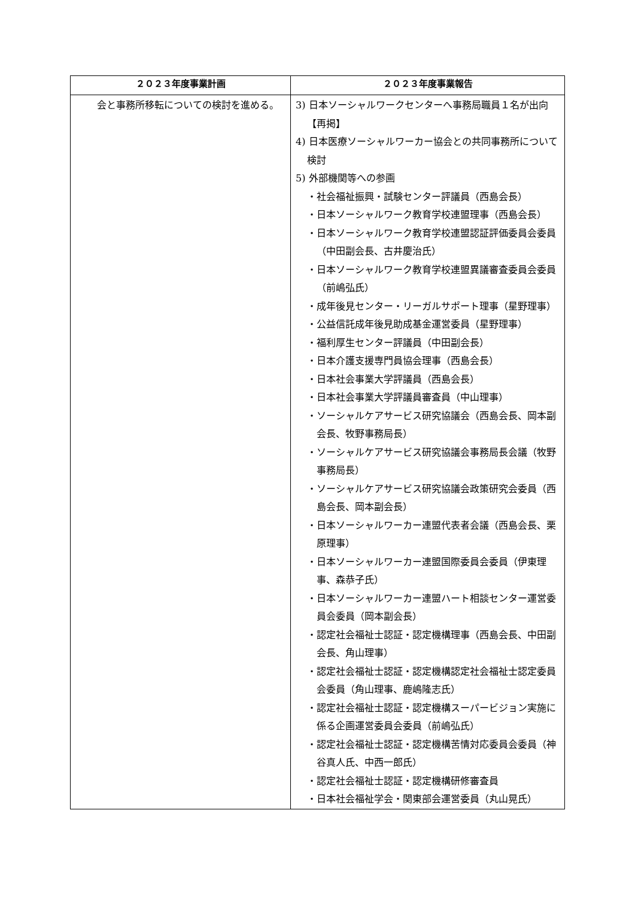| ２０２３年度事業計画 | ２０２３年度事業報告 |
| --- | --- |
| 会と事務所移転についての検討を進める。 | 3) 日本ソーシャルワークセンターへ事務局職員１名が出向【再掲】 4) 日本医療ソーシャルワーカー協会との共同事務所について検討 5) 外部機関等への参画 ・社会福祉振興・試験センター評議員（西島会長） ・日本ソーシャルワーク教育学校連盟理事（西島会長） ・日本ソーシャルワーク教育学校連盟認証評価委員会委員（中田副会長、古井慶治氏） ・日本ソーシャルワーク教育学校連盟異議審査委員会委員（前嶋弘氏） ・成年後見センター・リーガルサポート理事（星野理事） ・公益信託成年後見助成基金運営委員（星野理事） ・福利厚生センター評議員（中田副会長） ・日本介護支援専門員協会理事（西島会長） ・日本社会事業大学評議員（西島会長） ・日本社会事業大学評議員審査員（中山理事） ・ソーシャルケアサービス研究協議会（西島会長、岡本副会長、牧野事務局長） ・ソーシャルケアサービス研究協議会事務局長会議（牧野事務局長） ・ソーシャルケアサービス研究協議会政策研究会委員（西島会長、岡本副会長） ・日本ソーシャルワーカー連盟代表者会議（西島会長、栗原理事） ・日本ソーシャルワーカー連盟国際委員会委員（伊東理事、森恭子氏） ・日本ソーシャルワーカー連盟ハート相談センター運営委員会委員（岡本副会長） ・認定社会福祉士認証・認定機構理事（西島会長、中田副会長、角山理事） ・認定社会福祉士認証・認定機構認定社会福祉士認定委員会委員（角山理事、鹿嶋隆志氏） ・認定社会福祉士認証・認定機構スーパービジョン実施に係る企画運営委員会委員（前嶋弘氏） ・認定社会福祉士認証・認定機構苦情対応委員会委員（神谷真人氏、中西一郎氏） ・認定社会福祉士認証・認定機構研修審査員 ・日本社会福祉学会・関東部会運営委員（丸山晃氏） |